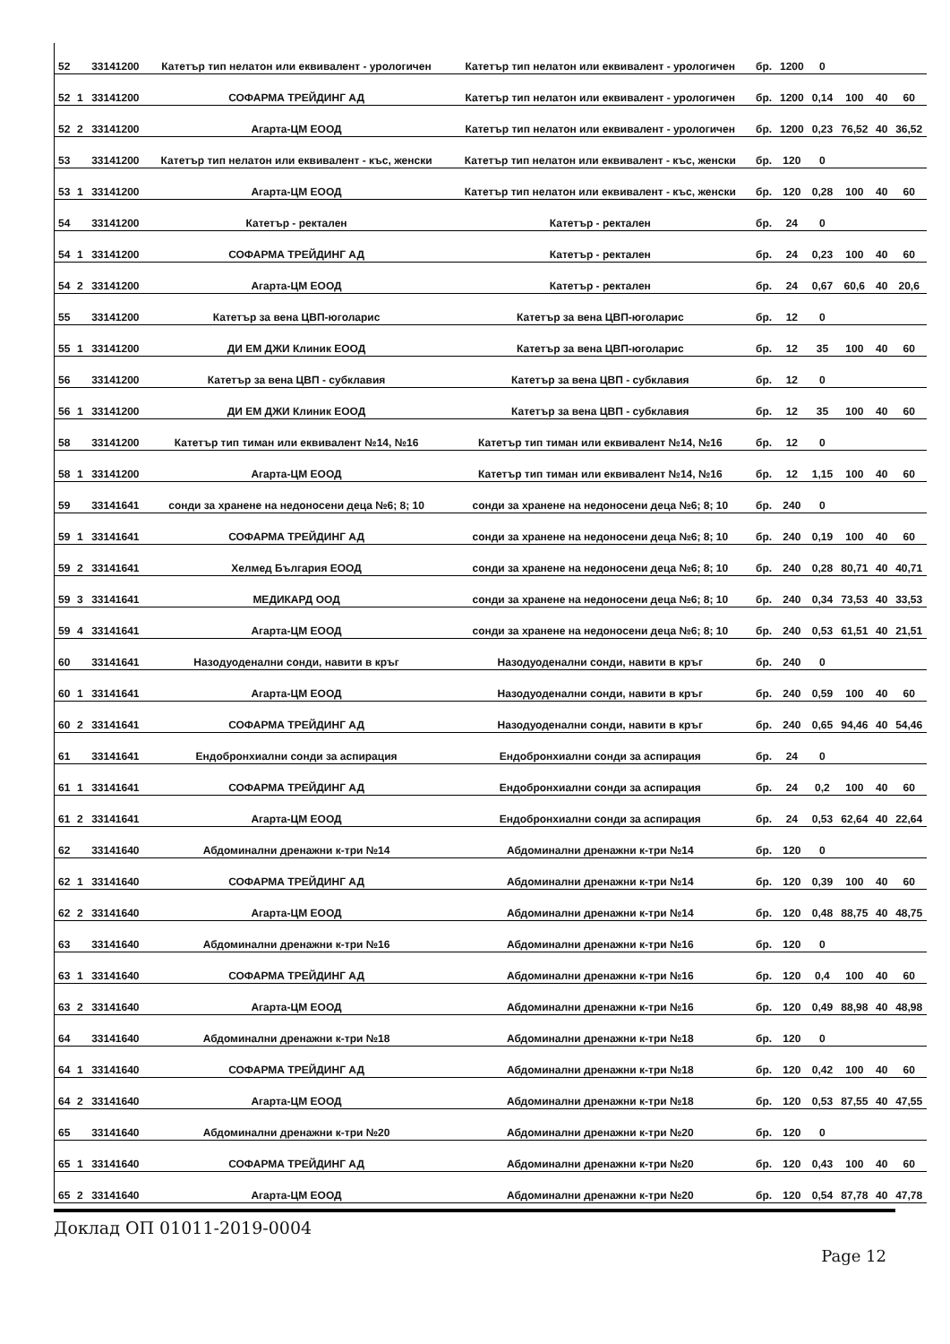| 52 | | 33141200 | Катетър тип нелатон или еквивалент - урологичен | Катетър тип нелатон или еквивалент - урологичен | бр. | 1200 | 0 | | | |
| 52 | 1 | 33141200 | СОФАРМА ТРЕЙДИНГ АД | Катетър тип нелатон или еквивалент - урологичен | бр. | 1200 | 0,14 | 100 | 40 | 60 |
| 52 | 2 | 33141200 | Агарта-ЦМ ЕООД | Катетър тип нелатон или еквивалент - урологичен | бр. | 1200 | 0,23 | 76,52 | 40 | 36,52 |
| 53 | | 33141200 | Катетър тип нелатон или еквивалент - къс, женски | Катетър тип нелатон или еквивалент - къс, женски | бр. | 120 | 0 | | | |
| 53 | 1 | 33141200 | Агарта-ЦМ ЕООД | Катетър тип нелатон или еквивалент - къс, женски | бр. | 120 | 0,28 | 100 | 40 | 60 |
| 54 | | 33141200 | Катетър - ректален | Катетър - ректален | бр. | 24 | 0 | | | |
| 54 | 1 | 33141200 | СОФАРМА ТРЕЙДИНГ АД | Катетър - ректален | бр. | 24 | 0,23 | 100 | 40 | 60 |
| 54 | 2 | 33141200 | Агарта-ЦМ ЕООД | Катетър - ректален | бр. | 24 | 0,67 | 60,6 | 40 | 20,6 |
| 55 | | 33141200 | Катетър за вена ЦВП-юголарис | Катетър за вена ЦВП-юголарис | бр. | 12 | 0 | | | |
| 55 | 1 | 33141200 | ДИ ЕМ ДЖИ Клиник ЕООД | Катетър за вена ЦВП-юголарис | бр. | 12 | 35 | 100 | 40 | 60 |
| 56 | | 33141200 | Катетър за вена ЦВП - субклавия | Катетър за вена ЦВП - субклавия | бр. | 12 | 0 | | | |
| 56 | 1 | 33141200 | ДИ ЕМ ДЖИ Клиник ЕООД | Катетър за вена ЦВП - субклавия | бр. | 12 | 35 | 100 | 40 | 60 |
| 58 | | 33141200 | Катетър тип тиман или еквивалент №14, №16 | Катетър тип тиман или еквивалент №14, №16 | бр. | 12 | 0 | | | |
| 58 | 1 | 33141200 | Агарта-ЦМ ЕООД | Катетър тип тиман или еквивалент №14, №16 | бр. | 12 | 1,15 | 100 | 40 | 60 |
| 59 | | 33141641 | сонди за хранене на недоносени деца №6; 8; 10 | сонди за хранене на недоносени деца №6; 8; 10 | бр. | 240 | 0 | | | |
| 59 | 1 | 33141641 | СОФАРМА ТРЕЙДИНГ АД | сонди за хранене на недоносени деца №6; 8; 10 | бр. | 240 | 0,19 | 100 | 40 | 60 |
| 59 | 2 | 33141641 | Хелмед България ЕООД | сонди за хранене на недоносени деца №6; 8; 10 | бр. | 240 | 0,28 | 80,71 | 40 | 40,71 |
| 59 | 3 | 33141641 | МЕДИКАРД ООД | сонди за хранене на недоносени деца №6; 8; 10 | бр. | 240 | 0,34 | 73,53 | 40 | 33,53 |
| 59 | 4 | 33141641 | Агарта-ЦМ ЕООД | сонди за хранене на недоносени деца №6; 8; 10 | бр. | 240 | 0,53 | 61,51 | 40 | 21,51 |
| 60 | | 33141641 | Назодуоденални сонди, навити в кръг | Назодуоденални сонди, навити в кръг | бр. | 240 | 0 | | | |
| 60 | 1 | 33141641 | Агарта-ЦМ ЕООД | Назодуоденални сонди, навити в кръг | бр. | 240 | 0,59 | 100 | 40 | 60 |
| 60 | 2 | 33141641 | СОФАРМА ТРЕЙДИНГ АД | Назодуоденални сонди, навити в кръг | бр. | 240 | 0,65 | 94,46 | 40 | 54,46 |
| 61 | | 33141641 | Ендобронхиални сонди за аспирация | Ендобронхиални сонди за аспирация | бр. | 24 | 0 | | | |
| 61 | 1 | 33141641 | СОФАРМА ТРЕЙДИНГ АД | Ендобронхиални сонди за аспирация | бр. | 24 | 0,2 | 100 | 40 | 60 |
| 61 | 2 | 33141641 | Агарта-ЦМ ЕООД | Ендобронхиални сонди за аспирация | бр. | 24 | 0,53 | 62,64 | 40 | 22,64 |
| 62 | | 33141640 | Абдоминални дренажни к-три №14 | Абдоминални дренажни к-три №14 | бр. | 120 | 0 | | | |
| 62 | 1 | 33141640 | СОФАРМА ТРЕЙДИНГ АД | Абдоминални дренажни к-три №14 | бр. | 120 | 0,39 | 100 | 40 | 60 |
| 62 | 2 | 33141640 | Агарта-ЦМ ЕООД | Абдоминални дренажни к-три №14 | бр. | 120 | 0,48 | 88,75 | 40 | 48,75 |
| 63 | | 33141640 | Абдоминални дренажни к-три №16 | Абдоминални дренажни к-три №16 | бр. | 120 | 0 | | | |
| 63 | 1 | 33141640 | СОФАРМА ТРЕЙДИНГ АД | Абдоминални дренажни к-три №16 | бр. | 120 | 0,4 | 100 | 40 | 60 |
| 63 | 2 | 33141640 | Агарта-ЦМ ЕООД | Абдоминални дренажни к-три №16 | бр. | 120 | 0,49 | 88,98 | 40 | 48,98 |
| 64 | | 33141640 | Абдоминални дренажни к-три №18 | Абдоминални дренажни к-три №18 | бр. | 120 | 0 | | | |
| 64 | 1 | 33141640 | СОФАРМА ТРЕЙДИНГ АД | Абдоминални дренажни к-три №18 | бр. | 120 | 0,42 | 100 | 40 | 60 |
| 64 | 2 | 33141640 | Агарта-ЦМ ЕООД | Абдоминални дренажни к-три №18 | бр. | 120 | 0,53 | 87,55 | 40 | 47,55 |
| 65 | | 33141640 | Абдоминални дренажни к-три №20 | Абдоминални дренажни к-три №20 | бр. | 120 | 0 | | | |
| 65 | 1 | 33141640 | СОФАРМА ТРЕЙДИНГ АД | Абдоминални дренажни к-три №20 | бр. | 120 | 0,43 | 100 | 40 | 60 |
| 65 | 2 | 33141640 | Агарта-ЦМ ЕООД | Абдоминални дренажни к-три №20 | бр. | 120 | 0,54 | 87,78 | 40 | 47,78 |
Доклад ОП 01011-2019-0004
Page 12